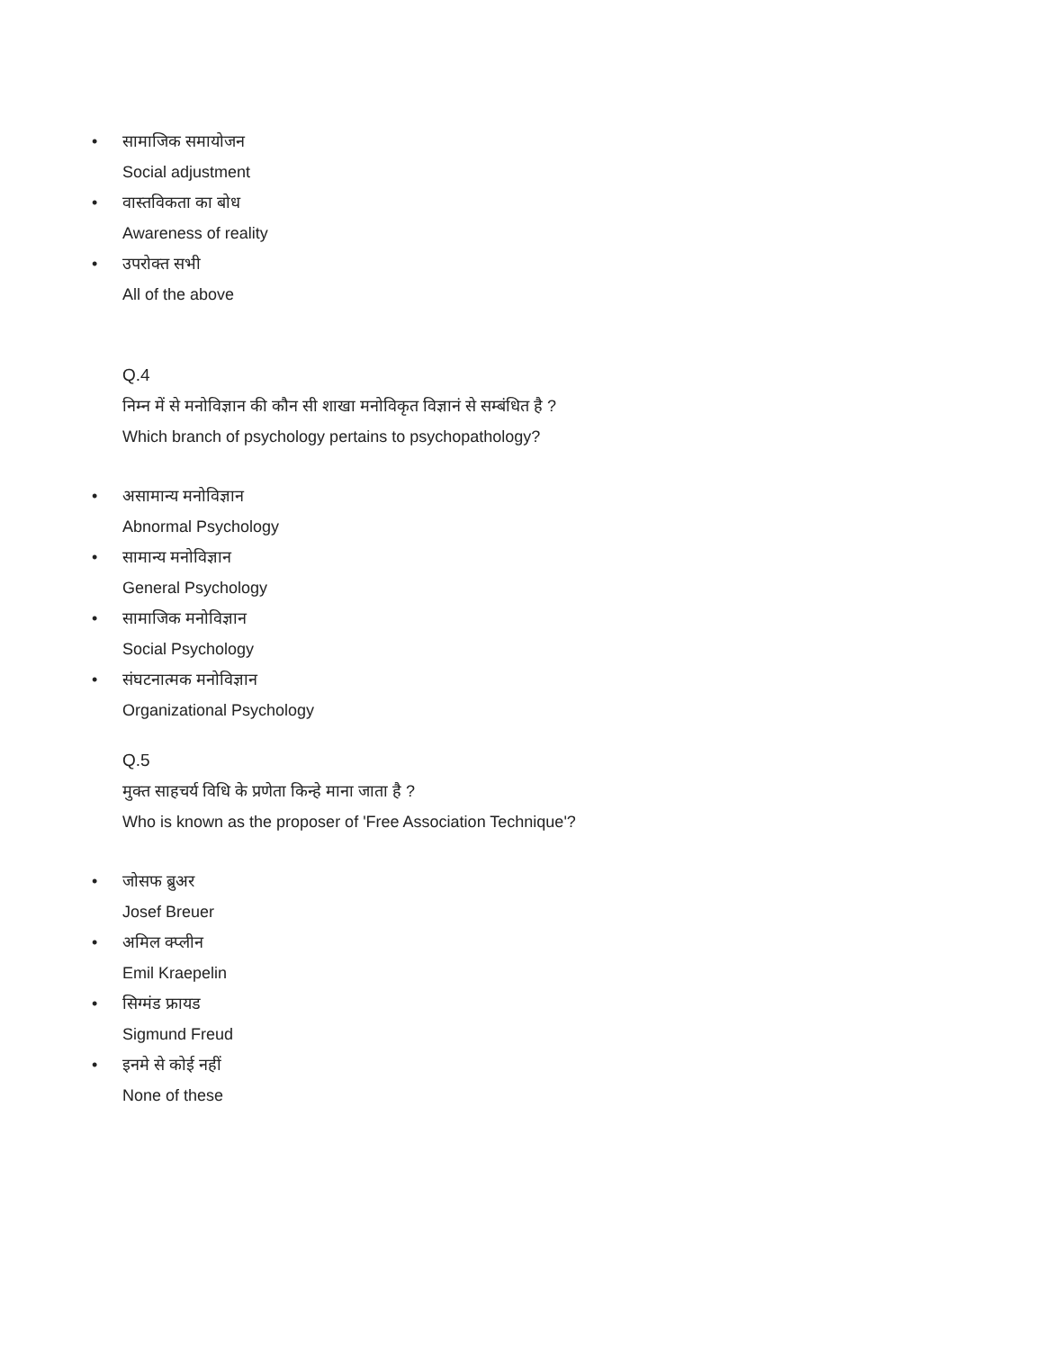• सामाजिक समायोजन
Social adjustment
• वास्तविकता का बोध
Awareness of reality
• उपरोक्त सभी
All of the above
Q.4
निम्न में से मनोविज्ञान की कौन सी शाखा मनोविकृत विज्ञानं से सम्बंधित है ?
Which branch of psychology pertains to psychopathology?
• असामान्य मनोविज्ञान
Abnormal Psychology
• सामान्य मनोविज्ञान
General Psychology
• सामाजिक मनोविज्ञान
Social Psychology
• संघटनात्मक मनोविज्ञान
Organizational Psychology
Q.5
मुक्त साहचर्य विधि के प्रणेता किन्हे माना जाता है ?
Who is known as the proposer of 'Free Association Technique'?
• जोसफ ब्रुअर
Josef Breuer
• अमिल क्प्लीन
Emil Kraepelin
• सिग्मंड फ्रायड
Sigmund Freud
• इनमे से कोई नहीं
None of these